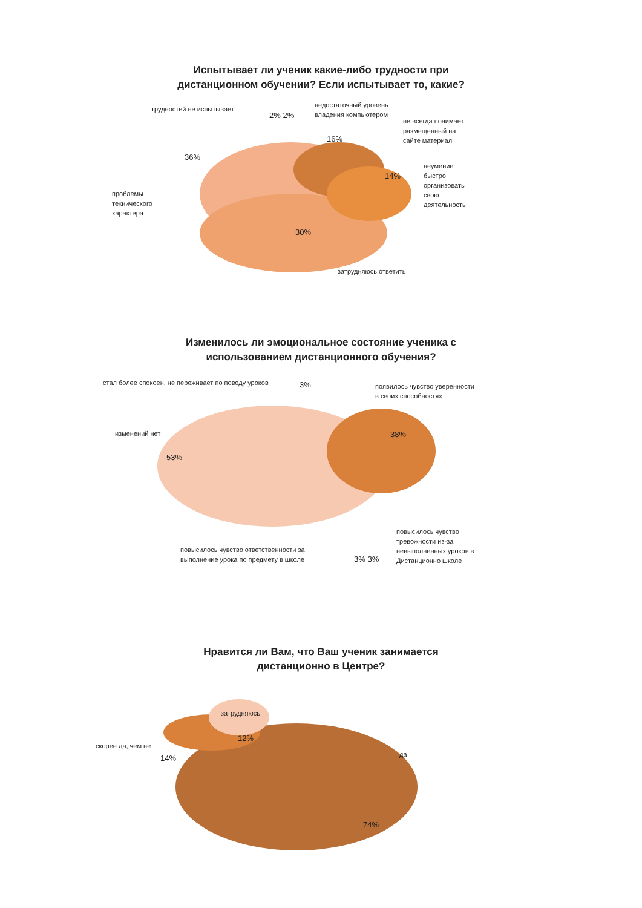Испытывает ли ученик какие-либо трудности при
дистанционном обучении? Если испытывает то, какие?
трудностей не испытывает
2% 2%
недостаточный уровень
владения компьютером
не всегда понимает
размещенный на
сайте материал
36%
16%
неумение
быстро
организовать
свою
деятельность
14%
проблемы
технического
характера
30%
затрудняюсь ответить
Изменилось ли эмоциональное состояние ученика с
использованием дистанционного обучения?
стал более спокоен, не переживает по поводу уроков
3%
появилось чувство уверенности
в своих способностях
изменений нет 38%
53%
повысилось чувство
тревожности из-за
невыполненных уроков в
Дистанционно школе
повысилось чувство ответственности за
выполнение урока по предмету в школе
3% 3%
Нравится ли Вам, что Ваш ученик занимается
дистанционно в Центре?
затрудняюсь
скорее да, чем нет
12%
да
14%
74%